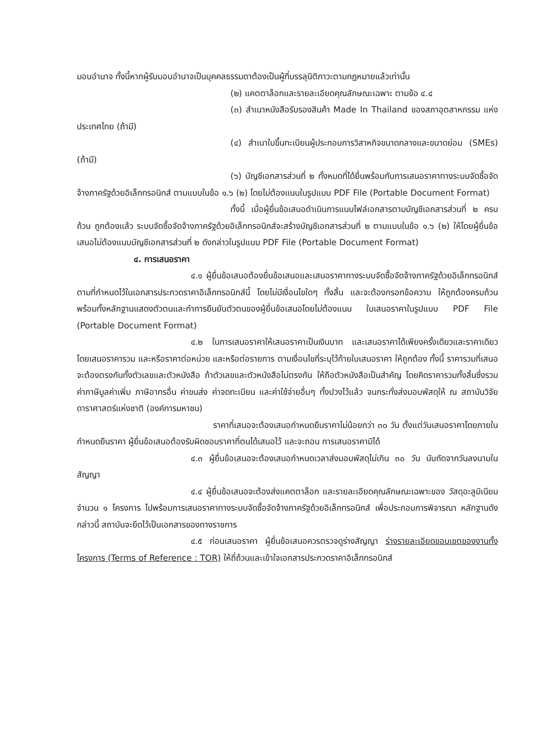มอบอำนาจ ทั้งนี้หากผู้รับมอบอำนาจเป็นบุคคลธรรมดาต้องเป็นผู้ที่บรรลุนิติภาวะตามกฎหมายแล้วเท่านั้น
(๒) แคตตาล็อกและรายละเอียดคุณลักษณะเฉพาะ ตามข้อ ๔.๔
(๓) สำเนาหนังสือรับรองสินค้า Made In Thailand ของสภาอุตสาหกรรม แห่งประเทศไทย (ถ้ามี)
(๔) สำเนาใบขึ้นทะเบียนผู้ประกอบการวิสาหกิจขนาดกลางและขนาดย่อม (SMEs) (ถ้ามี)
(๖) บัญชีเอกสารส่วนที่ ๒ ทั้งหมดที่ได้ยื่นพร้อมกับการเสนอราคาทางระบบจัดซื้อจัดจ้างภาครัฐด้วยอิเล็กทรอนิกส์ ตามแบบในข้อ ๑.๖ (๒) โดยไม่ต้องแนบในรูปแบบ PDF File (Portable Document Format)
ทั้งนี้ เมื่อผู้ยื่นข้อเสนอดำเนินการแนบไฟล์เอกสารตามบัญชีเอกสารส่วนที่ ๒ ครบถ้วน ถูกต้องแล้ว ระบบจัดซื้อจัดจ้างภาครัฐด้วยอิเล็กทรอนิกส์จะสร้างบัญชีเอกสารส่วนที่ ๒ ตามแบบในข้อ ๑.๖ (๒) ให้โดยผู้ยื่นข้อเสนอไม่ต้องแนบบัญชีเอกสารส่วนที่ ๒ ดังกล่าวในรูปแบบ PDF File (Portable Document Format)
๔. การเสนอราคา
๔.๑ ผู้ยื่นข้อเสนอต้องยื่นข้อเสนอและเสนอราคาทางระบบจัดซื้อจัดจ้างภาครัฐด้วยอิเล็กทรอนิกส์ตามที่กำหนดไว้ในเอกสารประกวดราคาอิเล็กทรอนิกส์นี้ โดยไม่มีเงื่อนไขใดๆ ทั้งสิ้น และจะต้องกรอกข้อความ ให้ถูกต้องครบถ้วน พร้อมทั้งหลักฐานแสดงตัวตนและทำการยืนยันตัวตนของผู้ยื่นข้อเสนอโดยไม่ต้องแนบ ใบเสนอราคาในรูปแบบ PDF File (Portable Document Format)
๔.๒ ในการเสนอราคาให้เสนอราคาเป็นเงินบาท และเสนอราคาได้เพียงครั้งเดียวและราคาเดียว โดยเสนอราคารวม และหรือราคาต่อหน่วย และหรือต่อรายการ ตามเงื่อนไขที่ระบุไว้ท้ายใบเสนอราคา ให้ถูกต้อง ทั้งนี้ ราคารวมที่เสนอจะต้องตรงกันทั้งตัวเลขและตัวหนังสือ ถ้าตัวเลขและตัวหนังสือไม่ตรงกัน ให้ถือตัวหนังสือเป็นสำคัญ โดยคิดราคารวมทั้งสิ้นซึ่งรวมค่าภาษีมูลค่าเพิ่ม ภาษีอากรอื่น ค่าขนส่ง ค่าจดทะเบียน และค่าใช้จ่ายอื่นๆ ทั้งปวงไว้แล้ว จนกระทั่งส่งมอบพัสดุให้ ณ สถาบันวิจัยดาราศาสตร์แห่งชาติ (องค์การมหาชน)
ราคาที่เสนอจะต้องเสนอกำหนดยืนราคาไม่น้อยกว่า ๓๐ วัน ตั้งแต่วันเสนอราคาโดยภายในกำหนดยืนราคา ผู้ยื่นข้อเสนอต้องรับผิดชอบราคาที่ตนได้เสนอไว้ และจะถอน การเสนอราคามิได้
๔.๓ ผู้ยื่นข้อเสนอจะต้องเสนอกำหนดเวลาส่งมอบพัสดุไม่เกิน ๓๐ วัน นับถัดจากวันลงนามในสัญญา
๔.๔ ผู้ยื่นข้อเสนอจะต้องส่งแคตตาล็อก และรายละเอียดคุณลักษณะเฉพาะของ วัสดุอะลูมิเนียม จำนวน ๑ โครงการ ไปพร้อมการเสนอราคาทางระบบจัดซื้อจัดจ้างภาครัฐด้วยอิเล็กทรอนิกส์ เพื่อประกอบการพิจารณา หลักฐานดังกล่าวนี้ สถาบันจะยึดไว้เป็นเอกสารของทางราชการ
๔.๕ ก่อนเสนอราคา ผู้ยื่นข้อเสนอควรตรวจดูร่างสัญญา ร่างรายละเอียดขอบเขตของงานทั้งโครงการ (Terms of Reference : TOR) ให้ถี่ถ้วนและเข้าใจเอกสารประกวดราคาอิเล็กทรอนิกส์